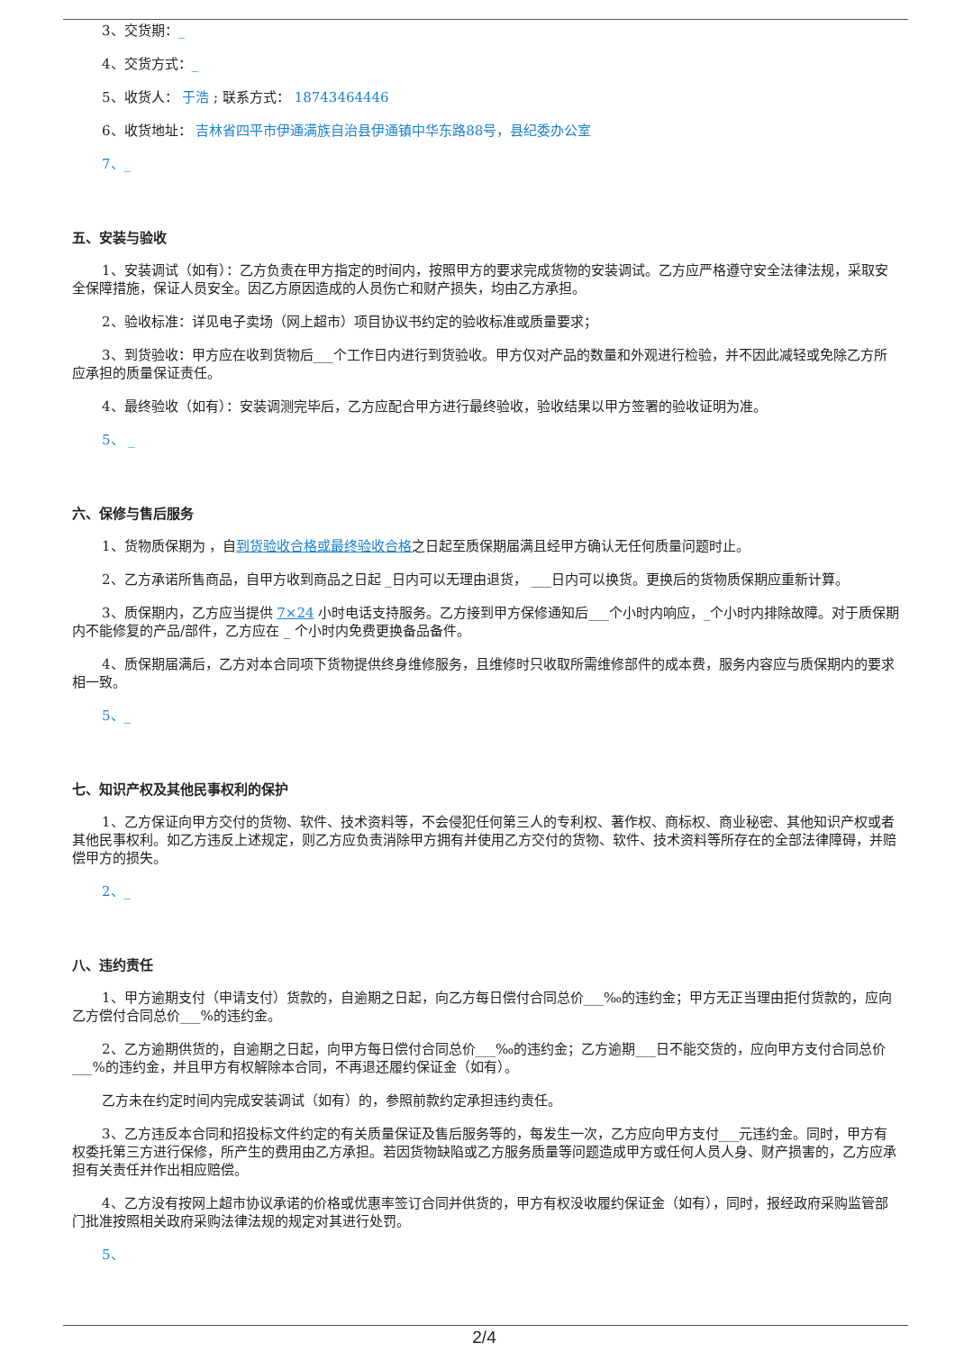3、交货期：_
4、交货方式：_
5、收货人： 于浩 ; 联系方式： 18743464446
6、收货地址： 吉林省四平市伊通满族自治县伊通镇中华东路88号，县纪委办公室
7、_
五、安装与验收
1、安装调试（如有）：乙方负责在甲方指定的时间内，按照甲方的要求完成货物的安装调试。乙方应严格遵守安全法律法规，采取安全保障措施，保证人员安全。因乙方原因造成的人员伤亡和财产损失，均由乙方承担。
2、验收标准：详见电子卖场（网上超市）项目协议书约定的验收标准或质量要求；
3、到货验收：甲方应在收到货物后___个工作日内进行到货验收。甲方仅对产品的数量和外观进行检验，并不因此减轻或免除乙方所应承担的质量保证责任。
4、最终验收（如有）：安装调测完毕后，乙方应配合甲方进行最终验收，验收结果以甲方签署的验收证明为准。
5、 _
六、保修与售后服务
1、货物质保期为 ，自到货验收合格或最终验收合格之日起至质保期届满且经甲方确认无任何质量问题时止。
2、乙方承诺所售商品，自甲方收到商品之日起 _日内可以无理由退货， ___日内可以换货。更换后的货物质保期应重新计算。
3、质保期内，乙方应当提供 7×24 小时电话支持服务。乙方接到甲方保修通知后___个小时内响应，_个小时内排除故障。对于质保期内不能修复的产品/部件，乙方应在 _ 个小时内免费更换备品备件。
4、质保期届满后，乙方对本合同项下货物提供终身维修服务，且维修时只收取所需维修部件的成本费，服务内容应与质保期内的要求相一致。
5、_
七、知识产权及其他民事权利的保护
1、乙方保证向甲方交付的货物、软件、技术资料等，不会侵犯任何第三人的专利权、著作权、商标权、商业秘密、其他知识产权或者其他民事权利。如乙方违反上述规定，则乙方应负责消除甲方拥有并使用乙方交付的货物、软件、技术资料等所存在的全部法律障碍，并赔偿甲方的损失。
2、_
八、违约责任
1、甲方逾期支付（申请支付）货款的，自逾期之日起，向乙方每日偿付合同总价___‰的违约金；甲方无正当理由拒付货款的，应向乙方偿付合同总价___%的违约金。
2、乙方逾期供货的，自逾期之日起，向甲方每日偿付合同总价___‰的违约金；乙方逾期___日不能交货的，应向甲方支付合同总价___%的违约金，并且甲方有权解除本合同，不再退还履约保证金（如有）。
乙方未在约定时间内完成安装调试（如有）的，参照前款约定承担违约责任。
3、乙方违反本合同和招投标文件约定的有关质量保证及售后服务等的，每发生一次，乙方应向甲方支付___元违约金。同时，甲方有权委托第三方进行保修，所产生的费用由乙方承担。若因货物缺陷或乙方服务质量等问题造成甲方或任何人员人身、财产损害的，乙方应承担有关责任并作出相应赔偿。
4、乙方没有按网上超市协议承诺的价格或优惠率签订合同并供货的，甲方有权没收履约保证金（如有），同时，报经政府采购监管部门批准按照相关政府采购法律法规的规定对其进行处罚。
5、
2/4